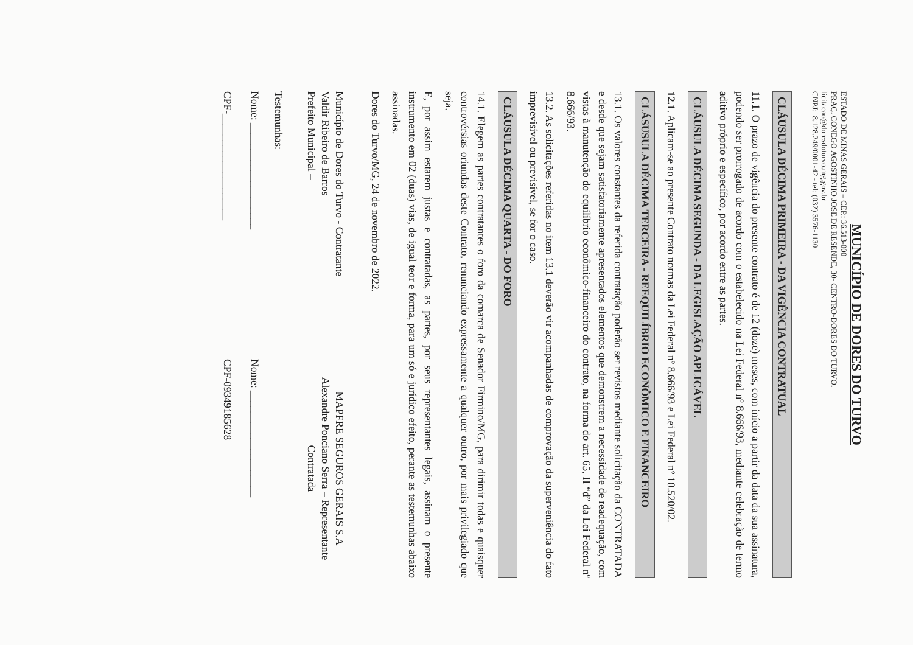MUNICÍPIO DE DORES DO TURVO
ESTADO DE MINAS GERAIS – CEP.: 36.513-000
PRAÇ. CONEGO AGOSTINHO JOSE DE RESENDE, 30- CENTRO-DORES DO TURVO.
licitacao@doresdoturvo.mg.gov.br
CNPJ:18.128.249/0001-42 - tel: (032) 3576-1130
CLÁUSULA DÉCIMA PRIMEIRA - DA VIGÊNCIA CONTRATUAL
11.1. O prazo de vigência do presente contrato é de 12 (doze) meses, com início a partir da data da sua assinatura, podendo ser prorrogado de acordo com o estabelecido na Lei Federal nº 8.666/93, mediante celebração de termo aditivo próprio e específico, por acordo entre as partes.
CLÁUSULA DÉCIMA SEGUNDA - DA LEGISLAÇÃO APLICÁVEL
12.1. Aplicam-se ao presente Contrato normas da Lei Federal nº 8.666/93 e Lei Federal nº 10.520/02.
CLÁSUSULA DÉCIMA TERCEIRA - REEQUILÍBRIO ECONÔMICO E FINANCEIRO
13.1. Os valores constantes da referida contratação poderão ser revistos mediante solicitação da CONTRATADA e desde que sejam satisfatoriamente apresentados elementos que demonstrem a necessidade de readequação, com vistas à manutenção do equilíbrio econômico-financeiro do contrato, na forma do art. 65, II “d” da Lei Federal nº 8.666/93.
13.2. As solicitações referidas no item 13.1 deverão vir acompanhadas de comprovação da superveniência do fato imprevisível ou previsível, se for o caso.
CLÁUSULA DÉCIMA QUARTA - DO FORO
14.1. Elegem as partes contratantes o foro da comarca de Senador Firmino/MG, para dirimir todas e quaisquer controvérsias oriundas deste Contrato, renunciando expressamente a qualquer outro, por mais privilegiado que seja.
E, por assim estarem justas e contratadas, as partes, por seus representantes legais, assinam o presente instrumento em 02 (duas) vias, de igual teor e forma, para um só e jurídico efeito, perante as testemunhas abaixo assinadas.
Dores do Turvo/MG, 24 de novembro de 2022.
Município de Dores do Turvo - Contratante
Valdir Ribeiro de Barros
Prefeito Municipal –
MAPFRE SEGUROS GERAIS S.A
Alexandre Ponciano Serra – Representante
Contratada
Testemunhas:
Nome: ____________________
CPF-____________________
Nome: ____________________
CPF-09349185628